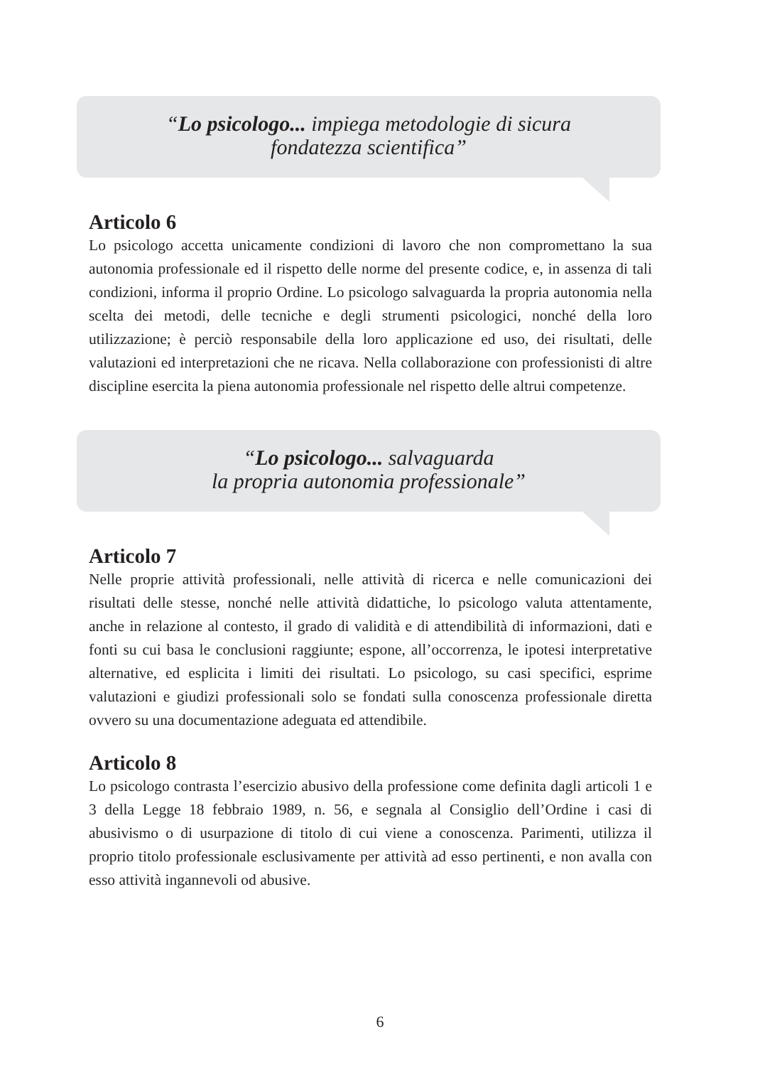“Lo psicologo... impiega metodologie di sicura
fondatezza scientifica”
Articolo 6
Lo psicologo accetta unicamente condizioni di lavoro che non compromettano la sua autonomia professionale ed il rispetto delle norme del presente codice, e, in assenza di tali condizioni, informa il proprio Ordine. Lo psicologo salvaguarda la propria autonomia nella scelta dei metodi, delle tecniche e degli strumenti psicologici, nonché della loro utilizzazione; è perciò responsabile della loro applicazione ed uso, dei risultati, delle valutazioni ed interpretazioni che ne ricava. Nella collaborazione con professionisti di altre discipline esercita la piena autonomia professionale nel rispetto delle altrui competenze.
“Lo psicologo... salvaguarda
la propria autonomia professionale”
Articolo 7
Nelle proprie attività professionali, nelle attività di ricerca e nelle comunicazioni dei risultati delle stesse, nonché nelle attività didattiche, lo psicologo valuta attentamente, anche in relazione al contesto, il grado di validità e di attendibilità di informazioni, dati e fonti su cui basa le conclusioni raggiunte; espone, all’occorrenza, le ipotesi interpretative alternative, ed esplicita i limiti dei risultati. Lo psicologo, su casi specifici, esprime valutazioni e giudizi professionali solo se fondati sulla conoscenza professionale diretta ovvero su una documentazione adeguata ed attendibile.
Articolo 8
Lo psicologo contrasta l’esercizio abusivo della professione come definita dagli articoli 1 e 3 della Legge 18 febbraio 1989, n. 56, e segnala al Consiglio dell’Ordine i casi di abusivismo o di usurpazione di titolo di cui viene a conoscenza. Parimenti, utilizza il proprio titolo professionale esclusivamente per attività ad esso pertinenti, e non avalla con esso attività ingannevoli od abusive.
6